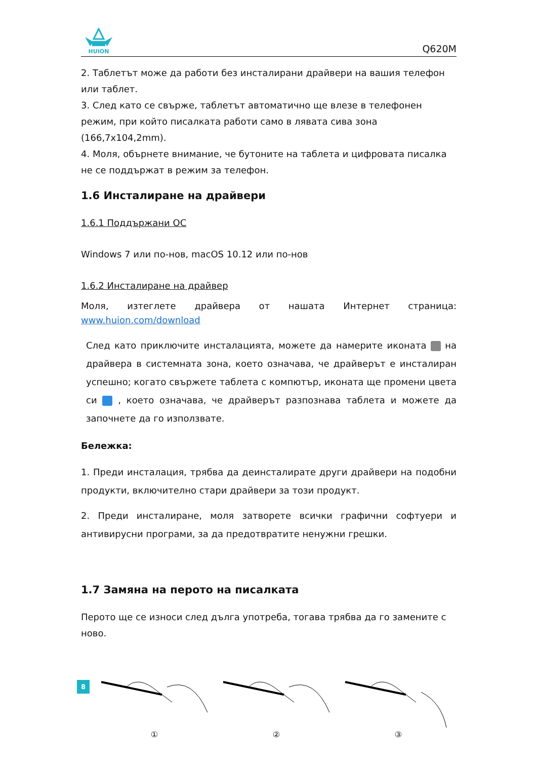HUION
Q620M
2. Таблетът може да работи без инсталирани драйвери на вашия телефон или таблет.
3. След като се свърже, таблетът автоматично ще влезе в телефонен режим, при който писалката работи само в лявата сива зона (166,7x104,2mm).
4. Моля, обърнете внимание, че бутоните на таблета и цифровата писалка не се поддържат в режим за телефон.
1.6 Инсталиране на драйвери
1.6.1 Поддържани ОС
Windows 7 или по-нов, macOS 10.12 или по-нов
1.6.2 Инсталиране на драйвер
Моля, изтеглете драйвера от нашата Интернет страница: www.huion.com/download
След като приключите инсталацията, можете да намерите иконата на драйвера в системната зона, което означава, че драйверът е инсталиран успешно; когато свържете таблета с компютър, иконата ще промени цвета си , което означава, че драйверът разпознава таблета и можете да започнете да го използвате.
Бележка:
1. Преди инсталация, трябва да деинсталирате други драйвери на подобни продукти, включително стари драйвери за този продукт.
2. Преди инсталиране, моля затворете всички графични софтуери и антивирусни програми, за да предотвратите ненужни грешки.
1.7 Замяна на перото на писалката
Перото ще се износи след дълга употреба, тогава трябва да го замените с ново.
① ② ③
8